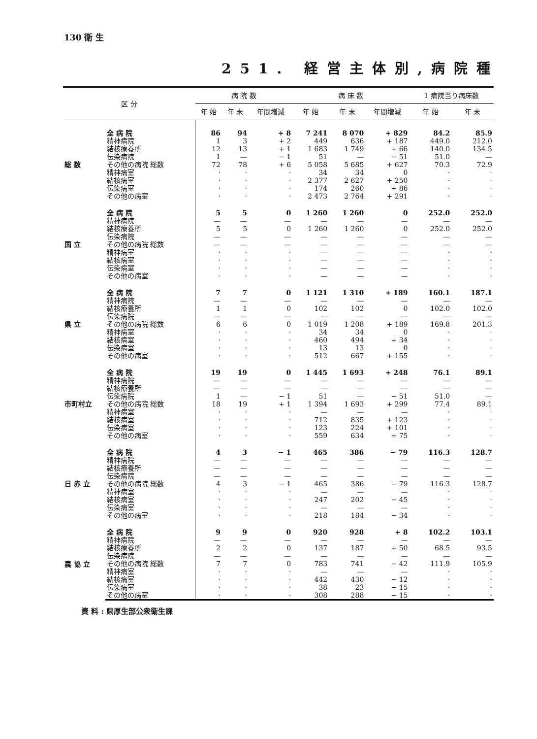130 衛 生
251. 経営主体別,病院種
| 区 分 | | 病 院 数 | | | 病 床 数 | | | 1 病院当り病床数 | |
| --- | --- | --- | --- | --- | --- | --- | --- | --- | --- |
| | | 年 始 | 年 末 | 年間増減 | 年 始 | 年 末 | 年間増減 | 年 始 | 年 末 |
| 総 数 | 全 病 院 | 86 | 94 | + 8 | 7 241 | 8 070 | + 829 | 84.2 | 85.9 |
| | 精神病院 | 1 | 3 | + 2 | 449 | 636 | + 187 | 449.0 | 212.0 |
| | 結核療養所 | 12 | 13 | + 1 | 1 683 | 1 749 | + 66 | 140.0 | 134.5 |
| | 伝染病院 | 1 | — | − 1 | 51 | — | − 51 | 51.0 | — |
| | その他の病院 総数 | 72 | 78 | + 6 | 5 058 | 5 685 | + 627 | 70.3 | 72.9 |
| | 精神病室 | · | · | · | 34 | 34 | 0 | · | · |
| | 結核病室 | · | · | · | 2 377 | 2 627 | + 250 | · | · |
| | 伝染病室 | · | · | · | 174 | 260 | + 86 | · | · |
| | その他の病室 | · | · | · | 2 473 | 2 764 | + 291 | · | · |
| 国 立 | 全 病 院 | 5 | 5 | 0 | 1 260 | 1 260 | 0 | 252.0 | 252.0 |
| | 精神病院 | — | — | — | — | — | — | — | — |
| | 結核療養所 | 5 | 5 | 0 | 1 260 | 1 260 | 0 | 252.0 | 252.0 |
| | 伝染病院 | — | — | — | — | — | — | — | — |
| | その他の病院 総数 | — | — | — | — | — | — | — | — |
| | 精神病室 | · | · | · | — | — | — | · | · |
| | 結核病室 | · | · | · | — | — | — | · | · |
| | 伝染病室 | · | · | · | — | — | — | · | · |
| | その他の病室 | · | · | · | — | — | — | · | · |
| 県 立 | 全 病 院 | 7 | 7 | 0 | 1 121 | 1 310 | + 189 | 160.1 | 187.1 |
| | 精神病院 | — | — | — | — | — | — | — | — |
| | 結核療養所 | 1 | 1 | 0 | 102 | 102 | 0 | 102.0 | 102.0 |
| | 伝染病院 | — | — | — | — | — | — | — | — |
| | その他の病院 総数 | 6 | 6 | 0 | 1 019 | 1 208 | + 189 | 169.8 | 201.3 |
| | 精神病室 | · | · | · | 34 | 34 | 0 | · | · |
| | 結核病室 | · | · | · | 460 | 494 | + 34 | · | · |
| | 伝染病室 | · | · | · | 13 | 13 | 0 | · | · |
| | その他の病室 | · | · | · | 512 | 667 | + 155 | · | · |
| 市町村立 | 全 病 院 | 19 | 19 | 0 | 1 445 | 1 693 | + 248 | 76.1 | 89.1 |
| | 精神病院 | — | — | — | — | — | — | — | — |
| | 結核療養所 | — | — | — | — | — | — | — | — |
| | 伝染病院 | 1 | — | − 1 | 51 | — | − 51 | 51.0 | — |
| | その他の病院 総数 | 18 | 19 | + 1 | 1 394 | 1 693 | + 299 | 77.4 | 89.1 |
| | 精神病室 | · | · | · | — | — | — | · | · |
| | 結核病室 | · | · | · | 712 | 835 | + 123 | · | · |
| | 伝染病室 | · | · | · | 123 | 224 | + 101 | · | · |
| | その他の病室 | · | · | · | 559 | 634 | + 75 | · | · |
| 日 赤 立 | 全 病 院 | 4 | 3 | − 1 | 465 | 386 | − 79 | 116.3 | 128.7 |
| | 精神病院 | — | — | — | — | — | — | — | — |
| | 結核療養所 | — | — | — | — | — | — | — | — |
| | 伝染病院 | — | — | — | — | — | — | — | — |
| | その他の病院 総数 | 4 | 3 | − 1 | 465 | 386 | − 79 | 116.3 | 128.7 |
| | 精神病室 | · | · | · | — | — | — | · | · |
| | 結核病室 | · | · | · | 247 | 202 | − 45 | · | · |
| | 伝染病室 | · | · | · | — | — | — | · | · |
| | その他の病室 | · | · | · | 218 | 184 | − 34 | · | · |
| 農 協 立 | 全 病 院 | 9 | 9 | 0 | 920 | 928 | + 8 | 102.2 | 103.1 |
| | 精神病院 | — | — | — | — | — | — | — | — |
| | 結核療養所 | 2 | 2 | 0 | 137 | 187 | + 50 | 68.5 | 93.5 |
| | 伝染病院 | — | — | — | — | — | — | — | — |
| | その他の病院 総数 | 7 | 7 | 0 | 783 | 741 | − 42 | 111.9 | 105.9 |
| | 精神病室 | · | · | · | — | — | — | · | · |
| | 結核病室 | · | · | · | 442 | 430 | − 12 | · | · |
| | 伝染病室 | · | · | · | 38 | 23 | − 15 | · | · |
| | その他の病室 | · | · | · | 308 | 288 | − 15 | · | · |
資 料 : 県厚生部公衆衛生課